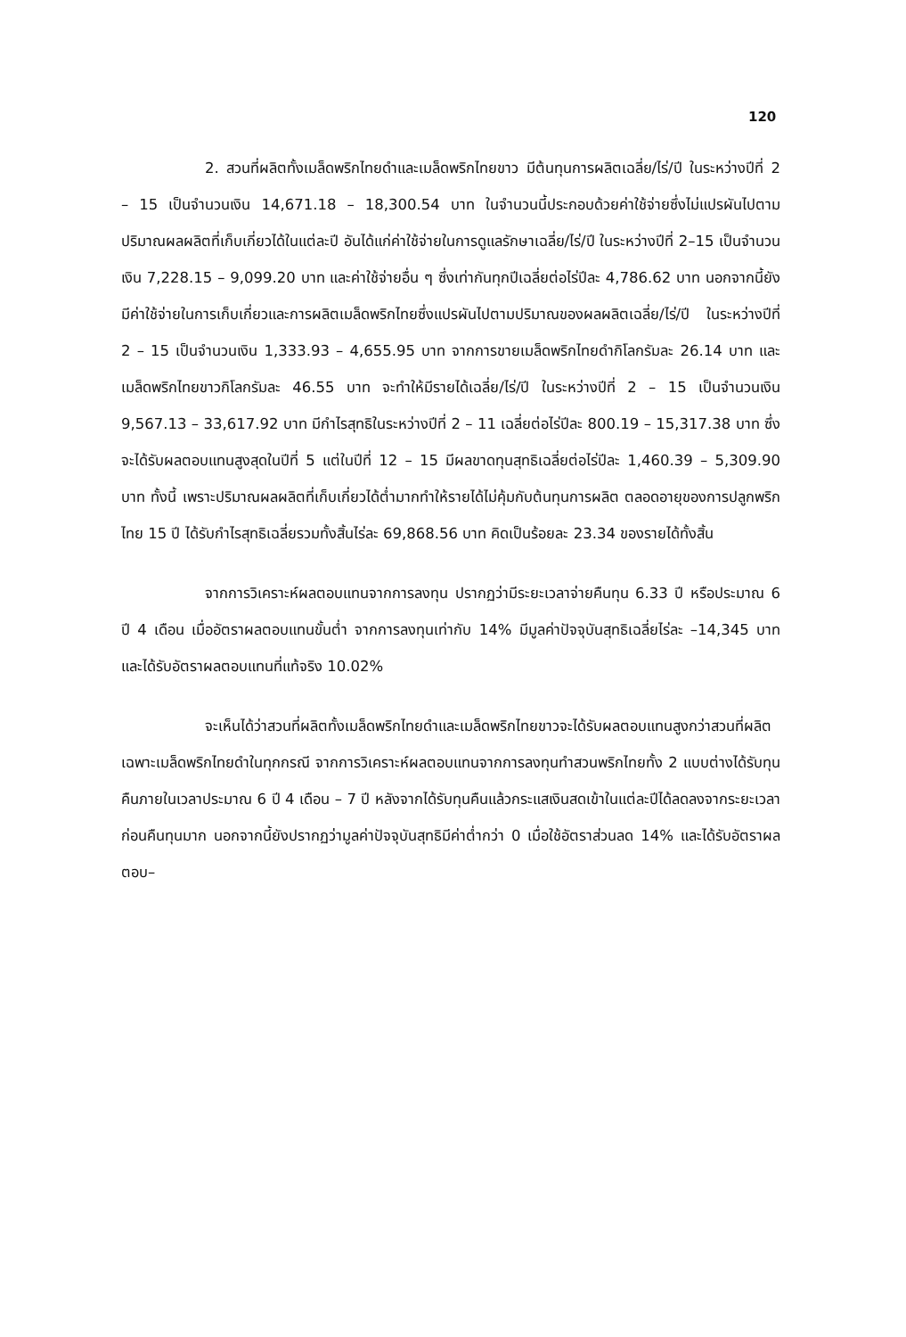120
2. สวนที่ผลิตทั้งเมล็ดพริกไทยดำและเมล็ดพริกไทยขาว มีต้นทุนการผลิตเฉลี่ย/ไร่/ปี ในระหว่างปีที่ 2 – 15 เป็นจำนวนเงิน 14,671.18 – 18,300.54 บาท ในจำนวนนี้ประกอบด้วยค่าใช้จ่ายซึ่งไม่แปรผันไปตามปริมาณผลผลิตที่เก็บเกี่ยวได้ในแต่ละปี อันได้แก่ค่าใช้จ่ายในการดูแลรักษาเฉลี่ย/ไร่/ปี ในระหว่างปีที่ 2–15 เป็นจำนวนเงิน 7,228.15 – 9,099.20 บาท และค่าใช้จ่ายอื่น ๆ ซึ่งเท่ากันทุกปีเฉลี่ยต่อไร่ปีละ 4,786.62 บาท นอกจากนี้ยังมีค่าใช้จ่ายในการเก็บเกี่ยวและการผลิตเมล็ดพริกไทยซึ่งแปรผันไปตามปริมาณของผลผลิตเฉลี่ย/ไร่/ปี ในระหว่างปีที่ 2 – 15 เป็นจำนวนเงิน 1,333.93 – 4,655.95 บาท จากการขายเมล็ดพริกไทยดำกิโลกรัมละ 26.14 บาท และเมล็ดพริกไทยขาวกิโลกรัมละ 46.55 บาท จะทำให้มีรายได้เฉลี่ย/ไร่/ปี ในระหว่างปีที่ 2 – 15 เป็นจำนวนเงิน 9,567.13 – 33,617.92 บาท มีกำไรสุทธิในระหว่างปีที่ 2 – 11 เฉลี่ยต่อไร่ปีละ 800.19 – 15,317.38 บาท ซึ่งจะได้รับผลตอบแทนสูงสุดในปีที่ 5 แต่ในปีที่ 12 – 15 มีผลขาดทุนสุทธิเฉลี่ยต่อไร่ปีละ 1,460.39 – 5,309.90 บาท ทั้งนี้ เพราะปริมาณผลผลิตที่เก็บเกี่ยวได้ต่ำมากทำให้รายได้ไม่คุ้มกับต้นทุนการผลิต ตลอดอายุของการปลูกพริกไทย 15 ปี ได้รับกำไรสุทธิเฉลี่ยรวมทั้งสิ้นไร่ละ 69,868.56 บาท คิดเป็นร้อยละ 23.34 ของรายได้ทั้งสิ้น
จากการวิเคราะห์ผลตอบแทนจากการลงทุน ปรากฏว่ามีระยะเวลาจ่ายคืนทุน 6.33 ปี หรือประมาณ 6 ปี 4 เดือน เมื่ออัตราผลตอบแทนขั้นต่ำ จากการลงทุนเท่ากับ 14% มีมูลค่าปัจจุบันสุทธิเฉลี่ยไร่ละ –14,345 บาท และได้รับอัตราผลตอบแทนที่แท้จริง 10.02%
จะเห็นได้ว่าสวนที่ผลิตทั้งเมล็ดพริกไทยดำและเมล็ดพริกไทยขาวจะได้รับผลตอบแทนสูงกว่าสวนที่ผลิตเฉพาะเมล็ดพริกไทยดำในทุกกรณี จากการวิเคราะห์ผลตอบแทนจากการลงทุนทำสวนพริกไทยทั้ง 2 แบบต่างได้รับทุนคืนภายในเวลาประมาณ 6 ปี 4 เดือน – 7 ปี หลังจากได้รับทุนคืนแล้วกระแสเงินสดเข้าในแต่ละปีได้ลดลงจากระยะเวลาก่อนคืนทุนมาก นอกจากนี้ยังปรากฏว่ามูลค่าปัจจุบันสุทธิมีค่าต่ำกว่า 0 เมื่อใช้อัตราส่วนลด 14% และได้รับอัตราผลตอบ–